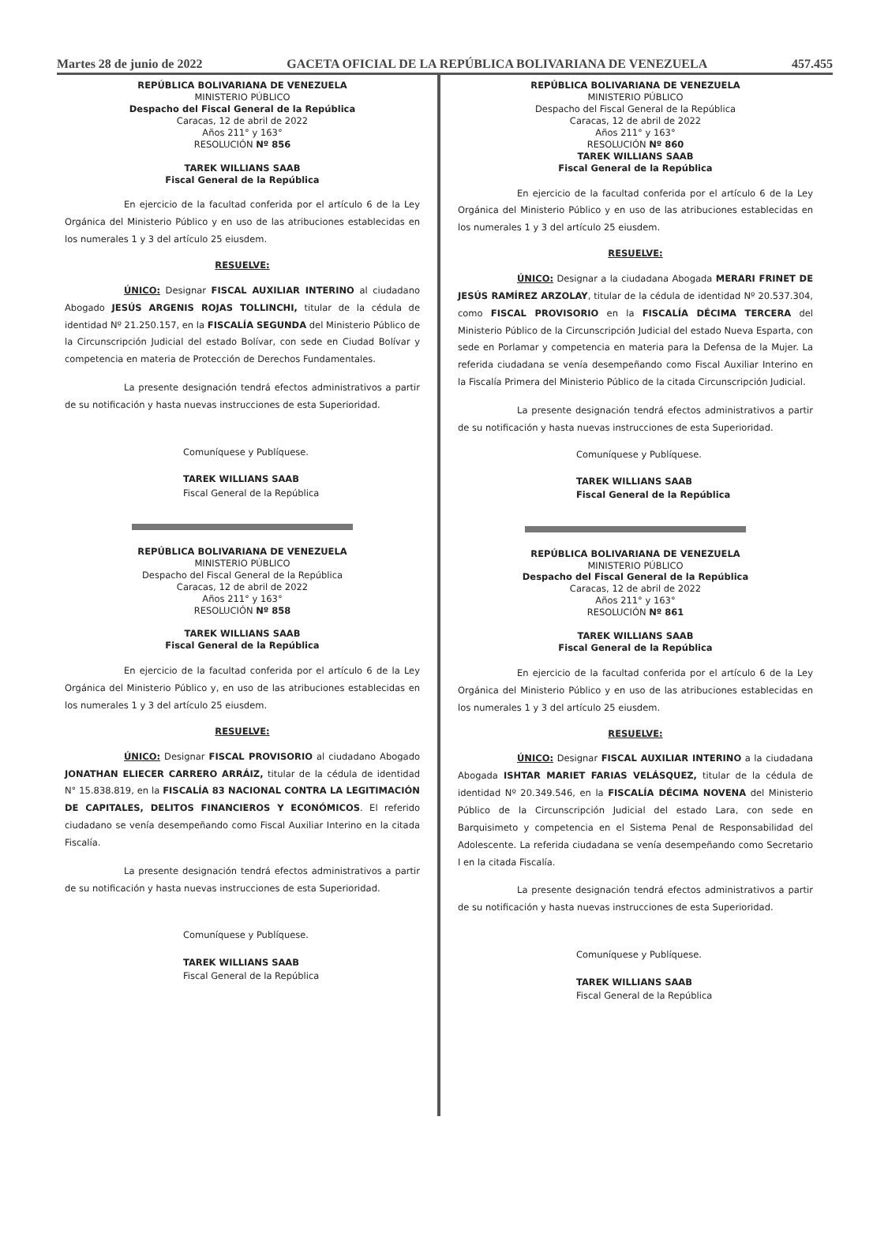Martes 28 de junio de 2022 GACETA OFICIAL DE LA REPÚBLICA BOLIVARIANA DE VENEZUELA 457.455
REPÚBLICA BOLIVARIANA DE VENEZUELA
MINISTERIO PÚBLICO
Despacho del Fiscal General de la República
Caracas, 12 de abril de 2022
Años 211° y 163°
RESOLUCIÓN Nº 856
TAREK WILLIANS SAAB
Fiscal General de la República
En ejercicio de la facultad conferida por el artículo 6 de la Ley Orgánica del Ministerio Público y en uso de las atribuciones establecidas en los numerales 1 y 3 del artículo 25 eiusdem.
RESUELVE:
ÚNICO: Designar FISCAL AUXILIAR INTERINO al ciudadano Abogado JESÚS ARGENIS ROJAS TOLLINCHI, titular de la cédula de identidad Nº 21.250.157, en la FISCALÍA SEGUNDA del Ministerio Público de la Circunscripción Judicial del estado Bolívar, con sede en Ciudad Bolívar y competencia en materia de Protección de Derechos Fundamentales.
La presente designación tendrá efectos administrativos a partir de su notificación y hasta nuevas instrucciones de esta Superioridad.
Comuníquese y Publíquese.
TAREK WILLIANS SAAB
Fiscal General de la República
REPÚBLICA BOLIVARIANA DE VENEZUELA
MINISTERIO PÚBLICO
Despacho del Fiscal General de la República
Caracas, 12 de abril de 2022
Años 211° y 163°
RESOLUCIÓN Nº 858
TAREK WILLIANS SAAB
Fiscal General de la República
En ejercicio de la facultad conferida por el artículo 6 de la Ley Orgánica del Ministerio Público y, en uso de las atribuciones establecidas en los numerales 1 y 3 del artículo 25 eiusdem.
RESUELVE:
ÚNICO: Designar FISCAL PROVISORIO al ciudadano Abogado JONATHAN ELIECER CARRERO ARRÁIZ, titular de la cédula de identidad N° 15.838.819, en la FISCALÍA 83 NACIONAL CONTRA LA LEGITIMACIÓN DE CAPITALES, DELITOS FINANCIEROS Y ECONÓMICOS. El referido ciudadano se venía desempeñando como Fiscal Auxiliar Interino en la citada Fiscalía.
La presente designación tendrá efectos administrativos a partir de su notificación y hasta nuevas instrucciones de esta Superioridad.
Comuníquese y Publíquese.
TAREK WILLIANS SAAB
Fiscal General de la República
REPÚBLICA BOLIVARIANA DE VENEZUELA
MINISTERIO PÚBLICO
Despacho del Fiscal General de la República
Caracas, 12 de abril de 2022
Años 211° y 163°
RESOLUCIÓN Nº 860
TAREK WILLIANS SAAB
Fiscal General de la República
En ejercicio de la facultad conferida por el artículo 6 de la Ley Orgánica del Ministerio Público y en uso de las atribuciones establecidas en los numerales 1 y 3 del artículo 25 eiusdem.
RESUELVE:
ÚNICO: Designar a la ciudadana Abogada MERARI FRINET DE JESÚS RAMÍREZ ARZOLAY, titular de la cédula de identidad Nº 20.537.304, como FISCAL PROVISORIO en la FISCALÍA DÉCIMA TERCERA del Ministerio Público de la Circunscripción Judicial del estado Nueva Esparta, con sede en Porlamar y competencia en materia para la Defensa de la Mujer. La referida ciudadana se venía desempeñando como Fiscal Auxiliar Interino en la Fiscalía Primera del Ministerio Público de la citada Circunscripción Judicial.
La presente designación tendrá efectos administrativos a partir de su notificación y hasta nuevas instrucciones de esta Superioridad.
Comuníquese y Publíquese.
TAREK WILLIANS SAAB
Fiscal General de la República
REPÚBLICA BOLIVARIANA DE VENEZUELA
MINISTERIO PÚBLICO
Despacho del Fiscal General de la República
Caracas, 12 de abril de 2022
Años 211° y 163°
RESOLUCIÓN Nº 861
TAREK WILLIANS SAAB
Fiscal General de la República
En ejercicio de la facultad conferida por el artículo 6 de la Ley Orgánica del Ministerio Público y en uso de las atribuciones establecidas en los numerales 1 y 3 del artículo 25 eiusdem.
RESUELVE:
ÚNICO: Designar FISCAL AUXILIAR INTERINO a la ciudadana Abogada ISHTAR MARIET FARIAS VELÁSQUEZ, titular de la cédula de identidad Nº 20.349.546, en la FISCALÍA DÉCIMA NOVENA del Ministerio Público de la Circunscripción Judicial del estado Lara, con sede en Barquisimeto y competencia en el Sistema Penal de Responsabilidad del Adolescente. La referida ciudadana se venía desempeñando como Secretario I en la citada Fiscalía.
La presente designación tendrá efectos administrativos a partir de su notificación y hasta nuevas instrucciones de esta Superioridad.
Comuníquese y Publíquese.
TAREK WILLIANS SAAB
Fiscal General de la República